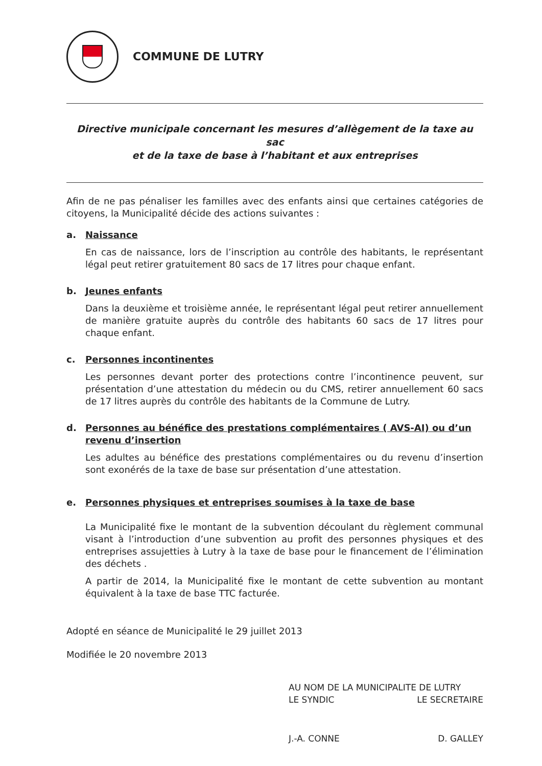COMMUNE DE LUTRY
Directive municipale concernant les mesures d’allègement de la taxe au sac
et de la taxe de base à l’habitant et aux entreprises
Afin de ne pas pénaliser les familles avec des enfants ainsi que certaines catégories de citoyens, la Municipalité décide des actions suivantes :
a. Naissance
En cas de naissance, lors de l’inscription au contrôle des habitants, le représentant légal peut retirer gratuitement 80 sacs de 17 litres pour chaque enfant.
b. Jeunes enfants
Dans la deuxième et troisième année, le représentant légal peut retirer annuellement de manière gratuite auprès du contrôle des habitants 60 sacs de 17 litres pour chaque enfant.
c. Personnes incontinentes
Les personnes devant porter des protections contre l’incontinence peuvent, sur présentation d’une attestation du médecin ou du CMS, retirer annuellement 60 sacs de 17 litres auprès du contrôle des habitants de la Commune de Lutry.
d. Personnes au bénéfice des prestations complémentaires ( AVS-AI) ou d’un revenu d’insertion
Les adultes au bénéfice des prestations complémentaires ou du revenu d’insertion sont exonérés de la taxe de base sur présentation d’une attestation.
e. Personnes physiques et entreprises soumises à la taxe de base
La Municipalité fixe le montant de la subvention découlant du règlement communal visant à l’introduction d’une subvention au profit des personnes physiques et des entreprises assujetties à Lutry à la taxe de base pour le financement de l’élimination des déchets .
A partir de 2014, la Municipalité fixe le montant de cette subvention au montant équivalent à la taxe de base TTC facturée.
Adopté en séance de Municipalité le 29 juillet 2013
Modifiée le 20 novembre 2013
AU NOM DE LA MUNICIPALITE DE LUTRY
LE SYNDIC LE SECRETAIRE
J.-A. CONNE D. GALLEY